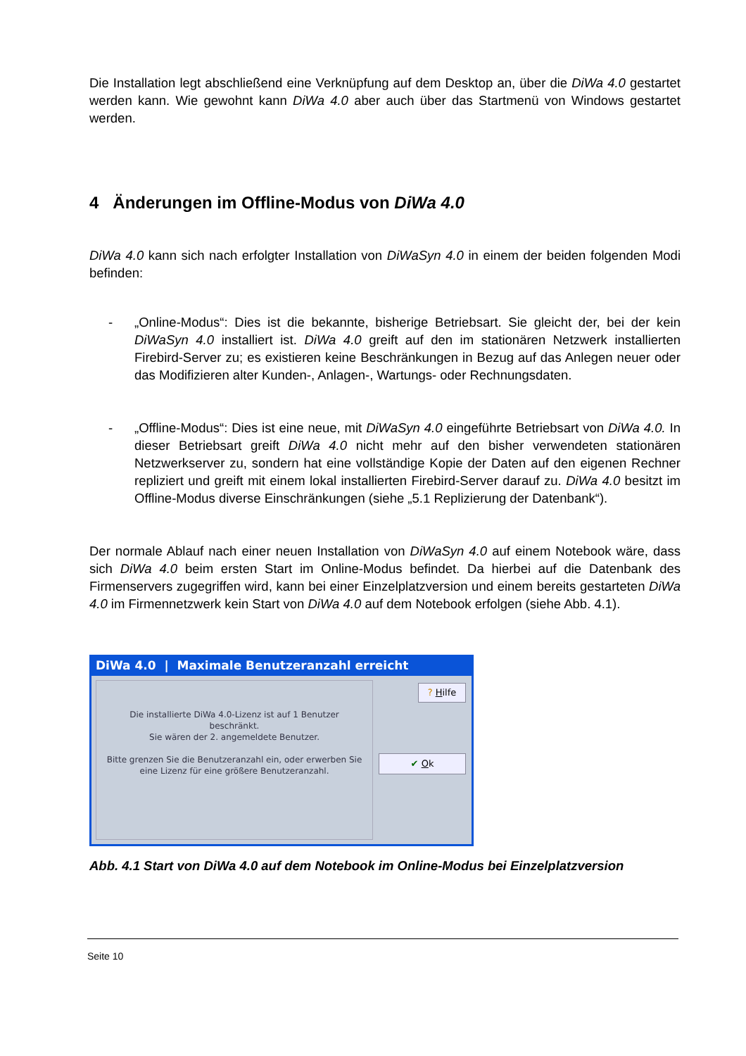Die Installation legt abschließend eine Verknüpfung auf dem Desktop an, über die DiWa 4.0 gestartet werden kann. Wie gewohnt kann DiWa 4.0 aber auch über das Startmenü von Windows gestartet werden.
4 Änderungen im Offline-Modus von DiWa 4.0
DiWa 4.0 kann sich nach erfolgter Installation von DiWaSyn 4.0 in einem der beiden folgenden Modi befinden:
- „Online-Modus“: Dies ist die bekannte, bisherige Betriebsart. Sie gleicht der, bei der kein DiWaSyn 4.0 installiert ist. DiWa 4.0 greift auf den im stationären Netzwerk installierten Firebird-Server zu; es existieren keine Beschränkungen in Bezug auf das Anlegen neuer oder das Modifizieren alter Kunden-, Anlagen-, Wartungs- oder Rechnungsdaten.
- „Offline-Modus“: Dies ist eine neue, mit DiWaSyn 4.0 eingeführte Betriebsart von DiWa 4.0. In dieser Betriebsart greift DiWa 4.0 nicht mehr auf den bisher verwendeten stationären Netzwerkserver zu, sondern hat eine vollständige Kopie der Daten auf den eigenen Rechner repliziert und greift mit einem lokal installierten Firebird-Server darauf zu. DiWa 4.0 besitzt im Offline-Modus diverse Einschränkungen (siehe „5.1 Replizierung der Datenbank“).
Der normale Ablauf nach einer neuen Installation von DiWaSyn 4.0 auf einem Notebook wäre, dass sich DiWa 4.0 beim ersten Start im Online-Modus befindet. Da hierbei auf die Datenbank des Firmenservers zugegriffen wird, kann bei einer Einzelplatzversion und einem bereits gestarteten DiWa 4.0 im Firmennetzwerk kein Start von DiWa 4.0 auf dem Notebook erfolgen (siehe Abb. 4.1).
DiWa 4.0 | Maximale Benutzeranzahl erreicht
Die installierte DiWa 4.0-Lizenz ist auf 1 Benutzer
beschränkt.
Sie wären der 2. angemeldete Benutzer.
Bitte grenzen Sie die Benutzeranzahl ein, oder erwerben Sie
eine Lizenz für eine größere Benutzeranzahl.
? Hilfe
✔ Ok
Abb. 4.1 Start von DiWa 4.0 auf dem Notebook im Online-Modus bei Einzelplatzversion
Seite 10